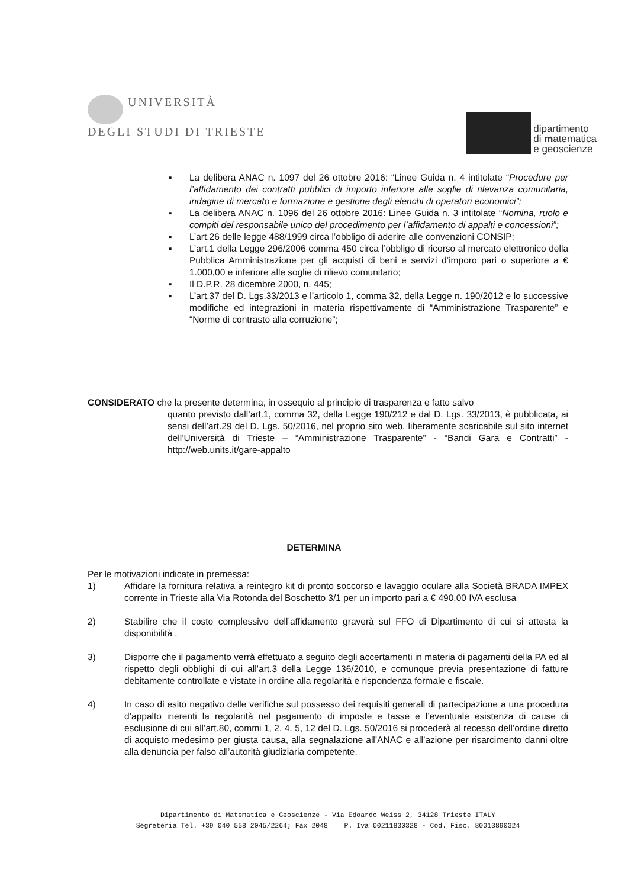UNIVERSITÀ
DEGLI STUDI DI TRIESTE
dipartimento
di matematica
e geoscienze
▪ La delibera ANAC n. 1097 del 26 ottobre 2016: “Linee Guida n. 4 intitolate “Procedure per l’affidamento dei contratti pubblici di importo inferiore alle soglie di rilevanza comunitaria, indagine di mercato e formazione e gestione degli elenchi di operatori economici”;
▪ La delibera ANAC n. 1096 del 26 ottobre 2016: Linee Guida n. 3 intitolate “Nomina, ruolo e compiti del responsabile unico del procedimento per l’affidamento di appalti e concessioni”;
▪ L’art.26 delle legge 488/1999 circa l’obbligo di aderire alle convenzioni CONSIP;
▪ L’art.1 della Legge 296/2006 comma 450 circa l’obbligo di ricorso al mercato elettronico della Pubblica Amministrazione per gli acquisti di beni e servizi d’imporo pari o superiore a € 1.000,00 e inferiore alle soglie di rilievo comunitario;
▪ Il D.P.R. 28 dicembre 2000, n. 445;
▪ L’art.37 del D. Lgs.33/2013 e l’articolo 1, comma 32, della Legge n. 190/2012 e lo successive modifiche ed integrazioni in materia rispettivamente di “Amministrazione Trasparente” e “Norme di contrasto alla corruzione”;
CONSIDERATO che la presente determina, in ossequio al principio di trasparenza e fatto salvo
quanto previsto dall’art.1, comma 32, della Legge 190/212 e dal D. Lgs. 33/2013, è pubblicata, ai sensi dell’art.29 del D. Lgs. 50/2016, nel proprio sito web, liberamente scaricabile sul sito internet dell’Università di Trieste – “Amministrazione Trasparente” - “Bandi Gara e Contratti” - http://web.units.it/gare-appalto
DETERMINA
Per le motivazioni indicate in premessa:
1) Affidare la fornitura relativa a reintegro kit di pronto soccorso e lavaggio oculare alla Società BRADA IMPEX corrente in Trieste alla Via Rotonda del Boschetto 3/1 per un importo pari a € 490,00 IVA esclusa
2) Stabilire che il costo complessivo dell’affidamento graverà sul FFO di Dipartimento di cui si attesta la disponibilità .
3) Disporre che il pagamento verrà effettuato a seguito degli accertamenti in materia di pagamenti della PA ed al rispetto degli obblighi di cui all’art.3 della Legge 136/2010, e comunque previa presentazione di fatture debitamente controllate e vistate in ordine alla regolarità e rispondenza formale e fiscale.
4) In caso di esito negativo delle verifiche sul possesso dei requisiti generali di partecipazione a una procedura d’appalto inerenti la regolarità nel pagamento di imposte e tasse e l’eventuale esistenza di cause di esclusione di cui all’art.80, commi 1, 2, 4, 5, 12 del D. Lgs. 50/2016 si procederà al recesso dell’ordine diretto di acquisto medesimo per giusta causa, alla segnalazione all’ANAC e all’azione per risarcimento danni oltre alla denuncia per falso all’autorità giudiziaria competente.
Dipartimento di Matematica e Geoscienze - Via Edoardo Weiss 2, 34128 Trieste ITALY
Segreteria Tel. +39 040 558 2045/2264; Fax 2048 P. Iva 00211830328 - Cod. Fisc. 80013890324